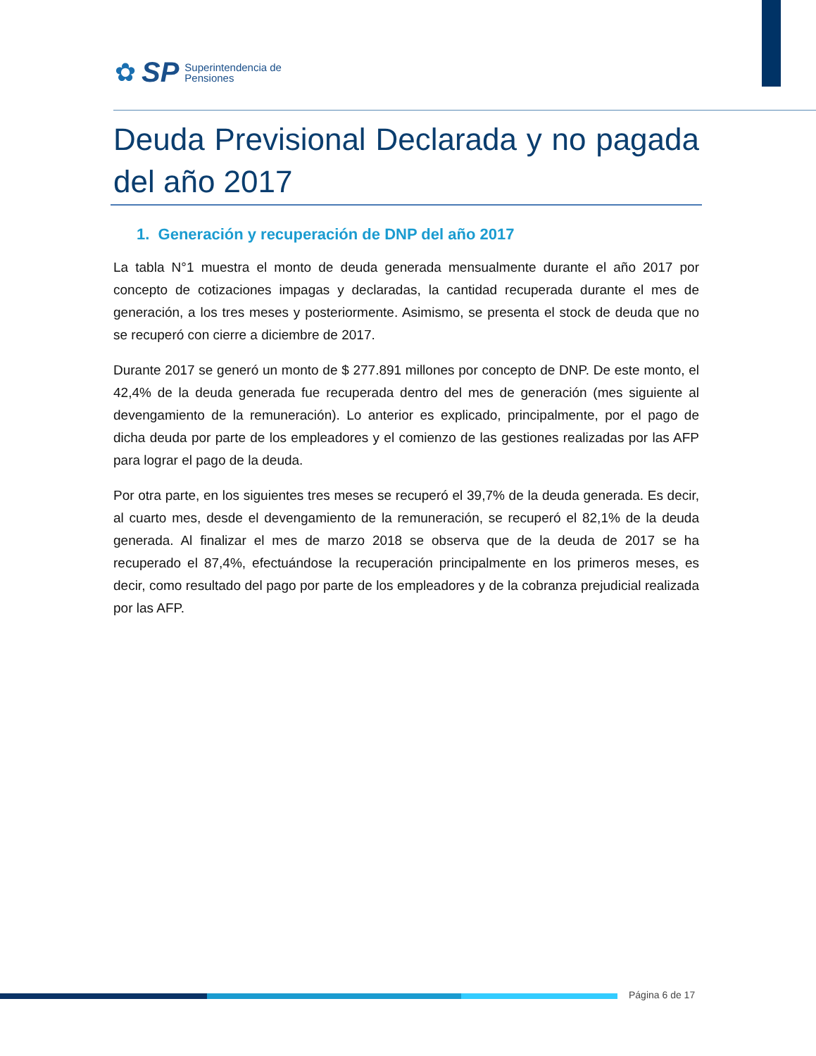✿ SP
Superintendencia de
Pensiones
Deuda Previsional Declarada y no pagada del año 2017
1. Generación y recuperación de DNP del año 2017
La tabla N°1 muestra el monto de deuda generada mensualmente durante el año 2017 por concepto de cotizaciones impagas y declaradas, la cantidad recuperada durante el mes de generación, a los tres meses y posteriormente. Asimismo, se presenta el stock de deuda que no se recuperó con cierre a diciembre de 2017.
Durante 2017 se generó un monto de $ 277.891 millones por concepto de DNP. De este monto, el 42,4% de la deuda generada fue recuperada dentro del mes de generación (mes siguiente al devengamiento de la remuneración). Lo anterior es explicado, principalmente, por el pago de dicha deuda por parte de los empleadores y el comienzo de las gestiones realizadas por las AFP para lograr el pago de la deuda.
Por otra parte, en los siguientes tres meses se recuperó el 39,7% de la deuda generada. Es decir, al cuarto mes, desde el devengamiento de la remuneración, se recuperó el 82,1% de la deuda generada. Al finalizar el mes de marzo 2018 se observa que de la deuda de 2017 se ha recuperado el 87,4%, efectuándose la recuperación principalmente en los primeros meses, es decir, como resultado del pago por parte de los empleadores y de la cobranza prejudicial realizada por las AFP.
Página 6 de 17